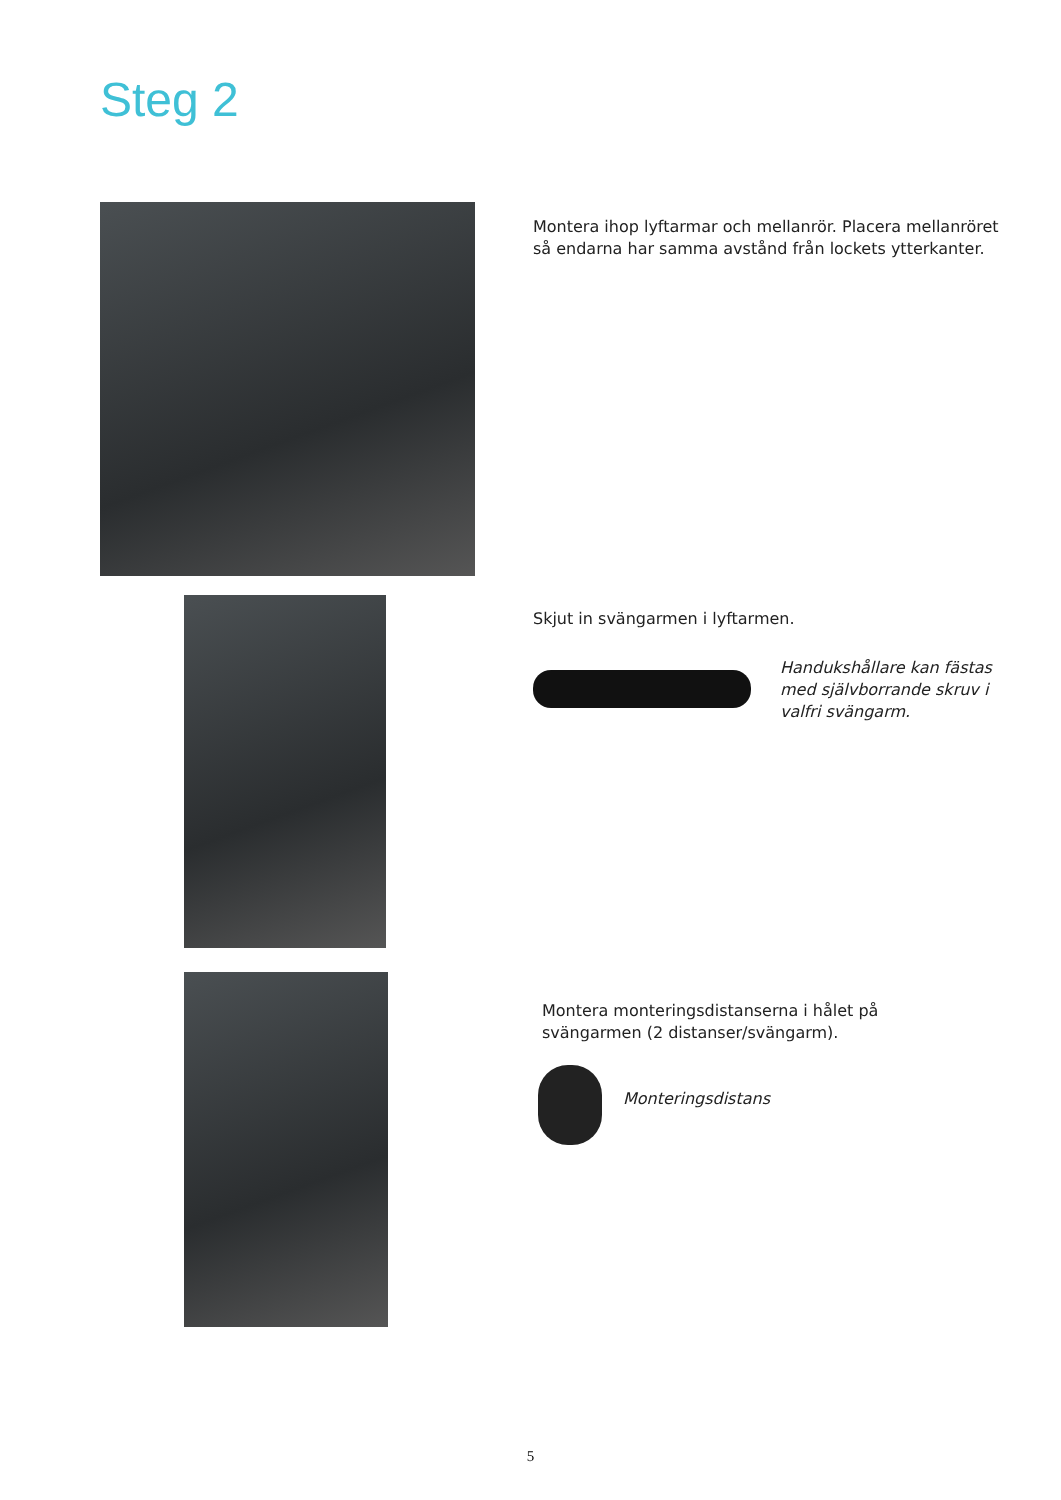Steg 2
Montera ihop lyftarmar och mellanrör. Placera mellanröret
så endarna har samma avstånd från lockets ytterkanter.
Skjut in svängarmen i lyftarmen.
Handukshållare kan fästas
med självborrande skruv i
valfri svängarm.
Montera monteringsdistanserna i hålet på
svängarmen (2 distanser/svängarm).
Monteringsdistans
5